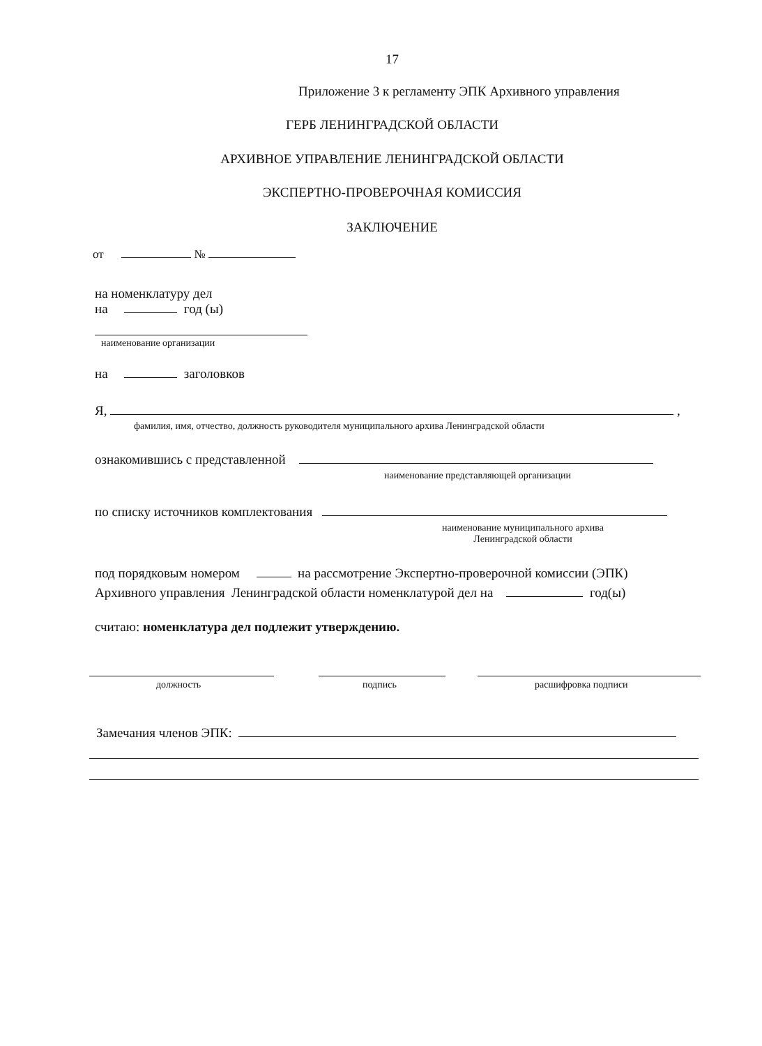17
Приложение 3 к регламенту ЭПК Архивного управления
ГЕРБ ЛЕНИНГРАДСКОЙ ОБЛАСТИ
АРХИВНОЕ УПРАВЛЕНИЕ ЛЕНИНГРАДСКОЙ ОБЛАСТИ
ЭКСПЕРТНО-ПРОВЕРОЧНАЯ КОМИССИЯ
ЗАКЛЮЧЕНИЕ
от №
на номенклатуру дел
на год (ы)
наименование организации
на заголовков
Я, ,
фамилия, имя, отчество, должность руководителя муниципального архива Ленинградской области
ознакомившись с представленной
наименование представляющей организации
по списку источников комплектования
наименование муниципального архива
Ленинградской области
под порядковым номером на рассмотрение Экспертно-проверочной комиссии (ЭПК)
Архивного управления Ленинградской области номенклатурой дел на год(ы)
считаю: номенклатура дел подлежит утверждению.
должность подпись расшифровка подписи
Замечания членов ЭПК: